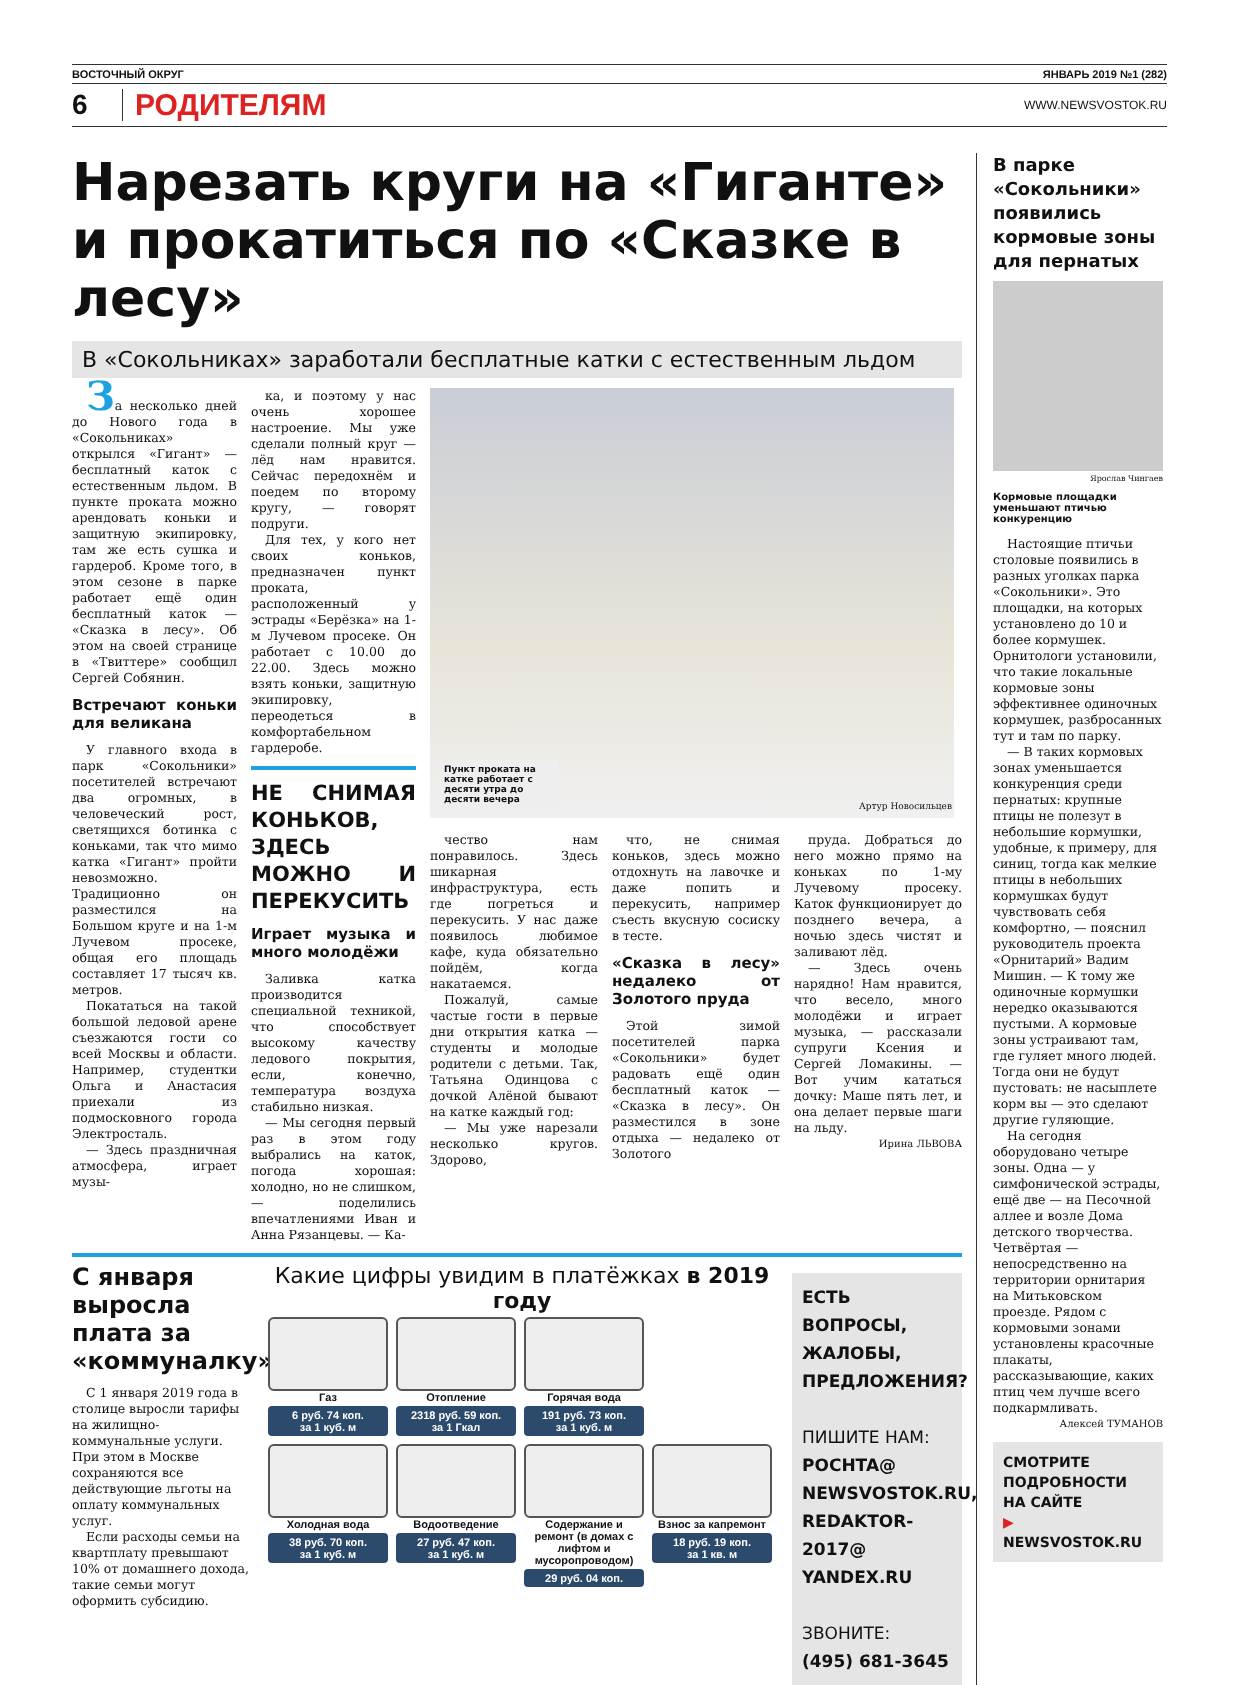ВОСТОЧНЫЙ ОКРУГ ЯНВАРЬ 2019 №1 (282)
6 РОДИТЕЛЯМ WWW.NEWSVOSTOK.RU
Нарезать круги на «Гиганте» и прокатиться по «Сказке в лесу»
В «Сокольниках» заработали бесплатные катки с естественным льдом
За несколько дней до Нового года в «Сокольниках» открылся «Гигант» — бесплатный каток с естественным льдом. В пункте проката можно арендовать коньки и защитную экипировку, там же есть сушка и гардероб. Кроме того, в этом сезоне в парке работает ещё один бесплатный каток — «Сказка в лесу». Об этом на своей странице в «Твиттере» сообщил Сергей Собянин.
Встречают коньки для великана
У главного входа в парк «Сокольники» посетителей встречают два огромных, в человеческий рост, светящихся ботинка с коньками, так что мимо катка «Гигант» пройти невозможно. Традиционно он разместился на Большом круге и на 1-м Лучевом просеке, общая его площадь составляет 17 тысяч кв. метров.
Покататься на такой большой ледовой арене съезжаются гости со всей Москвы и области. Например, студентки Ольга и Анастасия приехали из подмосковного города Электросталь.
— Здесь праздничная атмосфера, играет музы-
ка, и поэтому у нас очень хорошее настроение. Мы уже сделали полный круг — лёд нам нравится. Сейчас передохнём и поедем по второму кругу, — говорят подруги.
Для тех, у кого нет своих коньков, предназначен пункт проката, расположенный у эстрады «Берёзка» на 1-м Лучевом просеке. Он работает с 10.00 до 22.00. Здесь можно взять коньки, защитную экипировку, переодеться в комфортабельном гардеробе.
НЕ СНИМАЯ КОНЬКОВ, ЗДЕСЬ МОЖНО И ПЕРЕКУСИТЬ
Играет музыка и много молодёжи
Заливка катка производится специальной техникой, что способствует высокому качеству ледового покрытия, если, конечно, температура воздуха стабильно низкая.
— Мы сегодня первый раз в этом году выбрались на каток, погода хорошая: холодно, но не слишком, — поделились впечатлениями Иван и Анна Рязанцевы. — Ка-
Пункт проката на катке работает с десяти утра до десяти вечера
Артур Новосильцев
чество нам понравилось. Здесь шикарная инфраструктура, есть где погреться и перекусить. У нас даже появилось любимое кафе, куда обязательно пойдём, когда накатаемся.
Пожалуй, самые частые гости в первые дни открытия катка — студенты и молодые родители с детьми. Так, Татьяна Одинцова с дочкой Алёной бывают на катке каждый год:
— Мы уже нарезали несколько кругов. Здорово,
что, не снимая коньков, здесь можно отдохнуть на лавочке и даже попить и перекусить, например съесть вкусную сосиску в тесте.
«Сказка в лесу» недалеко от Золотого пруда
Этой зимой посетителей парка «Сокольники» будет радовать ещё один бесплатный каток — «Сказка в лесу». Он разместился в зоне отдыха — недалеко от Золотого
пруда. Добраться до него можно прямо на коньках по 1-му Лучевому просеку. Каток функционирует до позднего вечера, а ночью здесь чистят и заливают лёд.
— Здесь очень нарядно! Нам нравится, что весело, много молодёжи и играет музыка, — рассказали супруги Ксения и Сергей Ломакины. — Вот учим кататься дочку: Маше пять лет, и она делает первые шаги на льду.
Ирина ЛЬВОВА
С января выросла плата за «коммуналку»
С 1 января 2019 года в столице выросли тарифы на жилищно-коммунальные услуги. При этом в Москве сохраняются все действующие льготы на оплату коммунальных услуг.
Если расходы семьи на квартплату превышают 10% от домашнего дохода, такие семьи могут оформить субсидию.
Какие цифры увидим в платёжках в 2019 году
Газ
6 руб. 74 коп.
за 1 куб. м
Отопление
2318 руб. 59 коп.
за 1 Гкал
Горячая вода
191 руб. 73 коп.
за 1 куб. м
Холодная вода
38 руб. 70 коп.
за 1 куб. м
Водоотведение
27 руб. 47 коп.
за 1 куб. м
Содержание и ремонт (в домах с лифтом и мусоропроводом)
29 руб. 04 коп.
Взнос за капремонт
18 руб. 19 коп.
за 1 кв. м
ЕСТЬ ВОПРОСЫ, ЖАЛОБЫ, ПРЕДЛОЖЕНИЯ?
ПИШИТЕ НАМ:
POCHTA@ NEWSVOSTOK.RU, REDAKTOR-2017@ YANDEX.RU
ЗВОНИТЕ:
(495) 681-3645
В парке «Сокольники» появились кормовые зоны для пернатых
Ярослав Чингаев
Кормовые площадки уменьшают птичью конкуренцию
Настоящие птичьи столовые появились в разных уголках парка «Сокольники». Это площадки, на которых установлено до 10 и более кормушек. Орнитологи установили, что такие локальные кормовые зоны эффективнее одиночных кормушек, разбросанных тут и там по парку.
— В таких кормовых зонах уменьшается конкуренция среди пернатых: крупные птицы не полезут в небольшие кормушки, удобные, к примеру, для синиц, тогда как мелкие птицы в небольших кормушках будут чувствовать себя комфортно, — пояснил руководитель проекта «Орнитарий» Вадим Мишин. — К тому же одиночные кормушки нередко оказываются пустыми. А кормовые зоны устраивают там, где гуляет много людей. Тогда они не будут пустовать: не насыплете корм вы — это сделают другие гуляющие.
На сегодня оборудовано четыре зоны. Одна — у симфонической эстрады, ещё две — на Песочной аллее и возле Дома детского творчества. Четвёртая — непосредственно на территории орнитария на Митьковском проезде. Рядом с кормовыми зонами установлены красочные плакаты, рассказывающие, каких птиц чем лучше всего подкармливать.
Алексей ТУМАНОВ
СМОТРИТЕ ПОДРОБНОСТИ НА САЙТЕ
▶ NEWSVOSTOK.RU